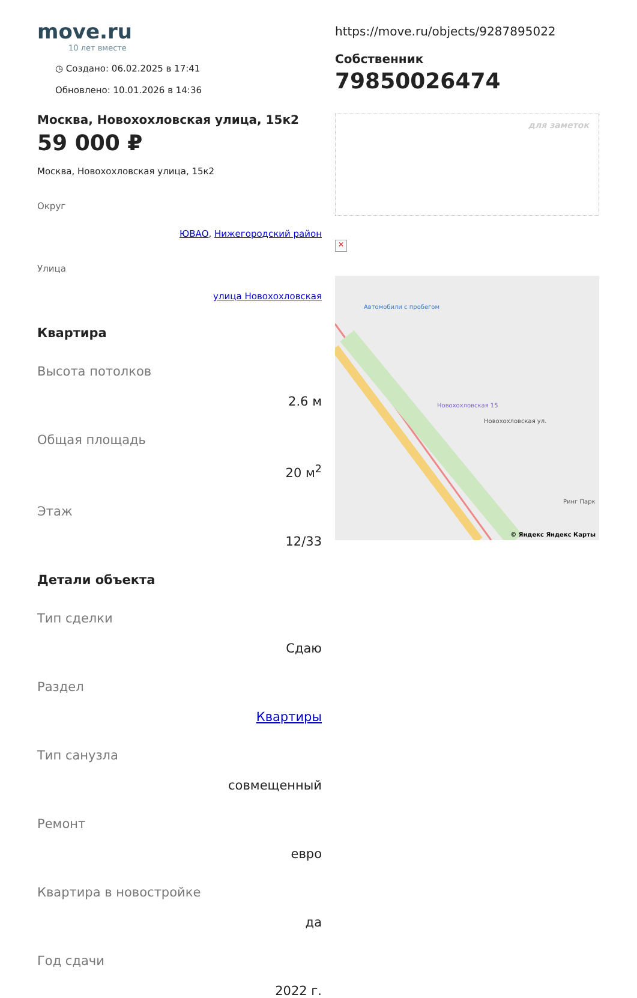move.ru
10 лет вместе
◷ Создано: 06.02.2025 в 17:41
Обновлено: 10.01.2026 в 14:36
Москва, Новохохловская улица, 15к2
59 000 ₽
Москва, Новохохловская улица, 15к2
Округ
ЮВАО, Нижегородский район
Улица
улица Новохохловская
Квартира
Высота потолков
2.6 м
Общая площадь
20 м<sup>2</sup>
Этаж
12/33
Детали объекта
Тип сделки
Сдаю
Раздел
Квартиры
Тип санузла
совмещенный
Ремонт
евро
Квартира в новостройке
да
Год сдачи
2022 г.
https://move.ru/objects/9287895022
Собственник
79850026474
для заметок
✕
Автомобили с пробегом
Новохохловская 15
Новохохловская ул.
Ринг Парк
© Яндекс Яндекс Карты